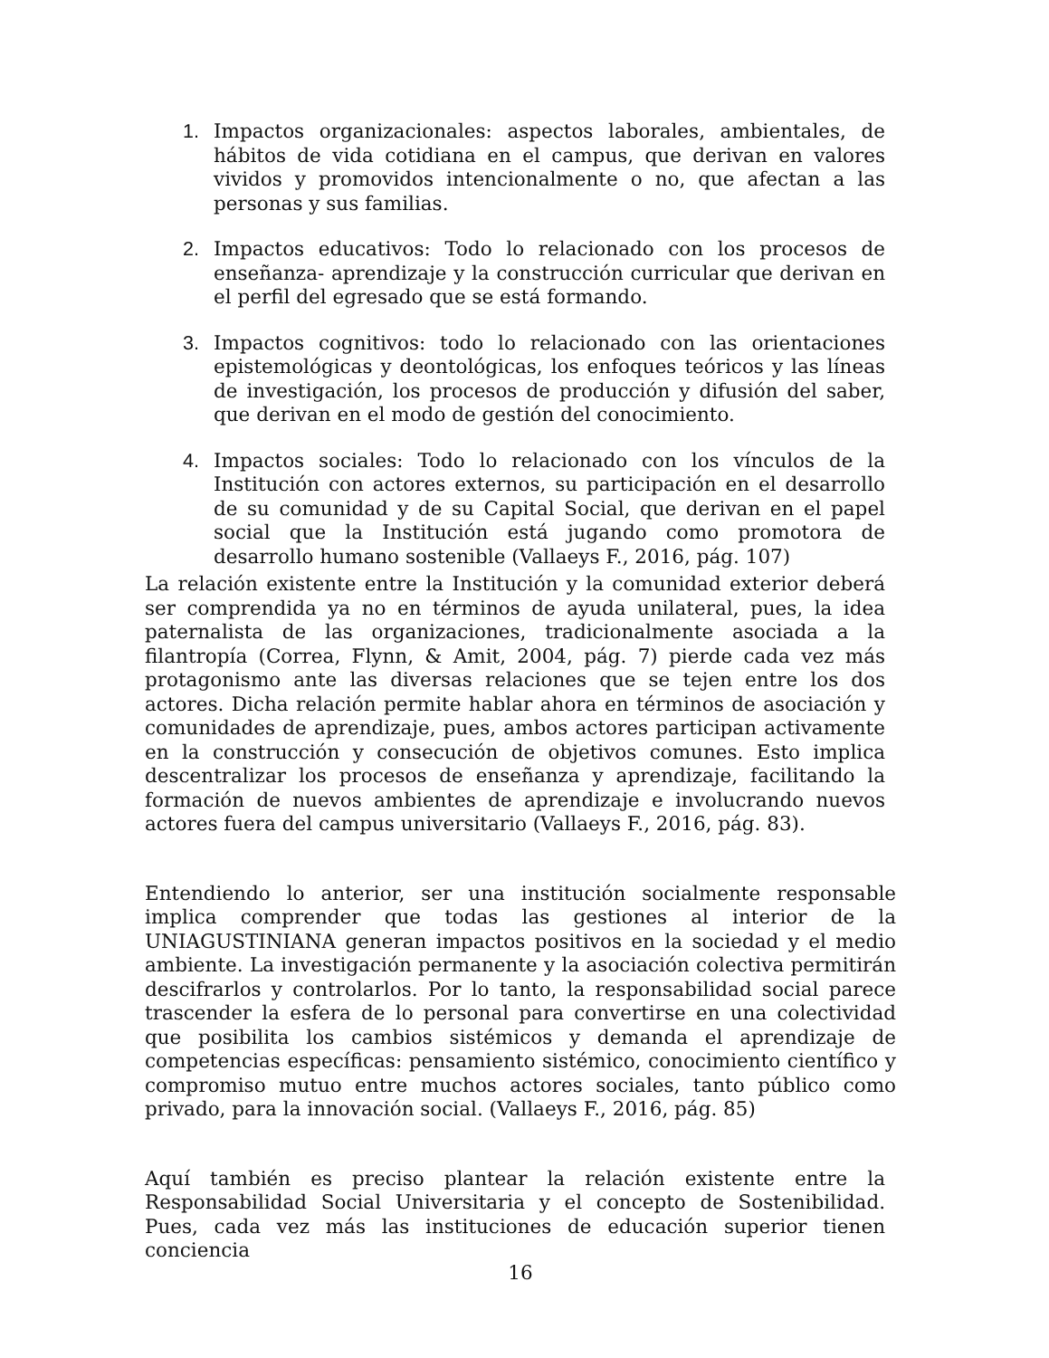1. Impactos organizacionales: aspectos laborales, ambientales, de hábitos de vida cotidiana en el campus, que derivan en valores vividos y promovidos intencionalmente o no, que afectan a las personas y sus familias.
2. Impactos educativos: Todo lo relacionado con los procesos de enseñanza- aprendizaje y la construcción curricular que derivan en el perfil del egresado que se está formando.
3. Impactos cognitivos: todo lo relacionado con las orientaciones epistemológicas y deontológicas, los enfoques teóricos y las líneas de investigación, los procesos de producción y difusión del saber, que derivan en el modo de gestión del conocimiento.
4. Impactos sociales: Todo lo relacionado con los vínculos de la Institución con actores externos, su participación en el desarrollo de su comunidad y de su Capital Social, que derivan en el papel social que la Institución está jugando como promotora de desarrollo humano sostenible (Vallaeys F., 2016, pág. 107)
La relación existente entre la Institución y la comunidad exterior deberá ser comprendida ya no en términos de ayuda unilateral, pues, la idea paternalista de las organizaciones, tradicionalmente asociada a la filantropía (Correa, Flynn, & Amit, 2004, pág. 7) pierde cada vez más protagonismo ante las diversas relaciones que se tejen entre los dos actores. Dicha relación permite hablar ahora en términos de asociación y comunidades de aprendizaje, pues, ambos actores participan activamente en la construcción y consecución de objetivos comunes. Esto implica descentralizar los procesos de enseñanza y aprendizaje, facilitando la formación de nuevos ambientes de aprendizaje e involucrando nuevos actores fuera del campus universitario (Vallaeys F., 2016, pág. 83).
Entendiendo lo anterior, ser una institución socialmente responsable implica comprender que todas las gestiones al interior de la UNIAGUSTINIANA generan impactos positivos en la sociedad y el medio ambiente. La investigación permanente y la asociación colectiva permitirán descifrarlos y controlarlos. Por lo tanto, la responsabilidad social parece trascender la esfera de lo personal para convertirse en una colectividad que posibilita los cambios sistémicos y demanda el aprendizaje de competencias específicas: pensamiento sistémico, conocimiento científico y compromiso mutuo entre muchos actores sociales, tanto público como privado, para la innovación social. (Vallaeys F., 2016, pág. 85)
Aquí también es preciso plantear la relación existente entre la Responsabilidad Social Universitaria y el concepto de Sostenibilidad. Pues, cada vez más las instituciones de educación superior tienen conciencia
16